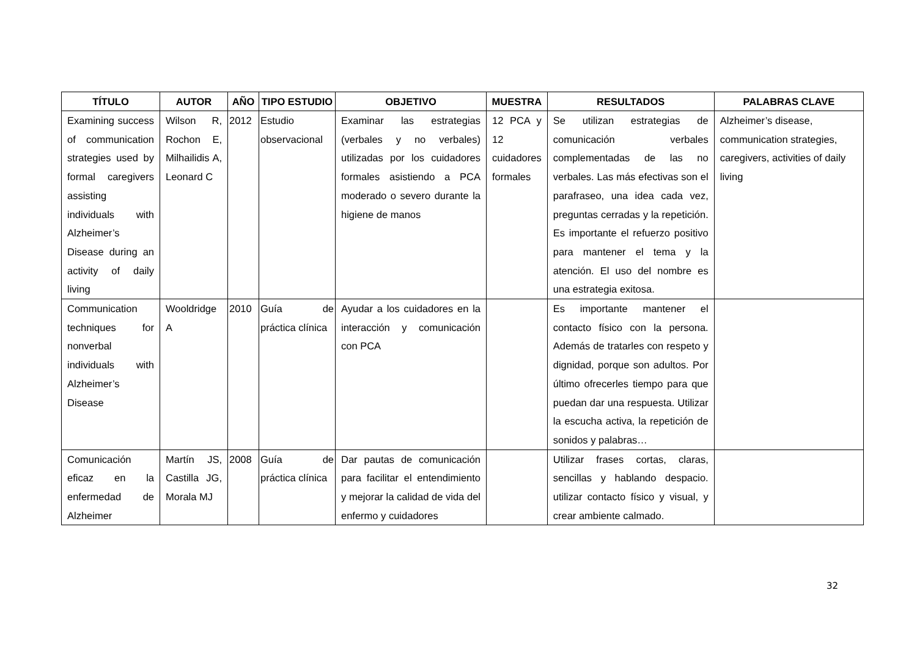| TÍTULO | AUTOR | AÑO | TIPO ESTUDIO | OBJETIVO | MUESTRA | RESULTADOS | PALABRAS CLAVE |
| --- | --- | --- | --- | --- | --- | --- | --- |
| Examining success of communication strategies used by formal caregivers assisting individuals with Alzheimer’s Disease during an activity of daily living | Wilson R, Rochon E, Milhailidis A, Leonard C | 2012 | Estudio observacional | Examinar las estrategias (verbales y no verbales) utilizadas por los cuidadores formales asistiendo a PCA moderado o severo durante la higiene de manos | 12 PCA y 12 cuidadores formales | Se utilizan estrategias de comunicación verbales complementadas de las no verbales. Las más efectivas son el parafraseo, una idea cada vez, preguntas cerradas y la repetición. Es importante el refuerzo positivo para mantener el tema y la atención. El uso del nombre es una estrategia exitosa. | Alzheimer’s disease, communication strategies, caregivers, activities of daily living |
| Communication techniques for nonverbal individuals with Alzheimer’s Disease | Wooldridge A | 2010 | Guía de práctica clínica | Ayudar a los cuidadores en la interacción y comunicación con PCA | | Es importante mantener el contacto físico con la persona. Además de tratarles con respeto y dignidad, porque son adultos. Por último ofrecerles tiempo para que puedan dar una respuesta. Utilizar la escucha activa, la repetición de sonidos y palabras… | |
| Comunicación eficaz en la enfermedad de Alzheimer | Martín JS, Castilla JG, Morala MJ | 2008 | Guía de práctica clínica | Dar pautas de comunicación para facilitar el entendimiento y mejorar la calidad de vida del enfermo y cuidadores | | Utilizar frases cortas, claras, sencillas y hablando despacio. utilizar contacto físico y visual, y crear ambiente calmado. | |
32